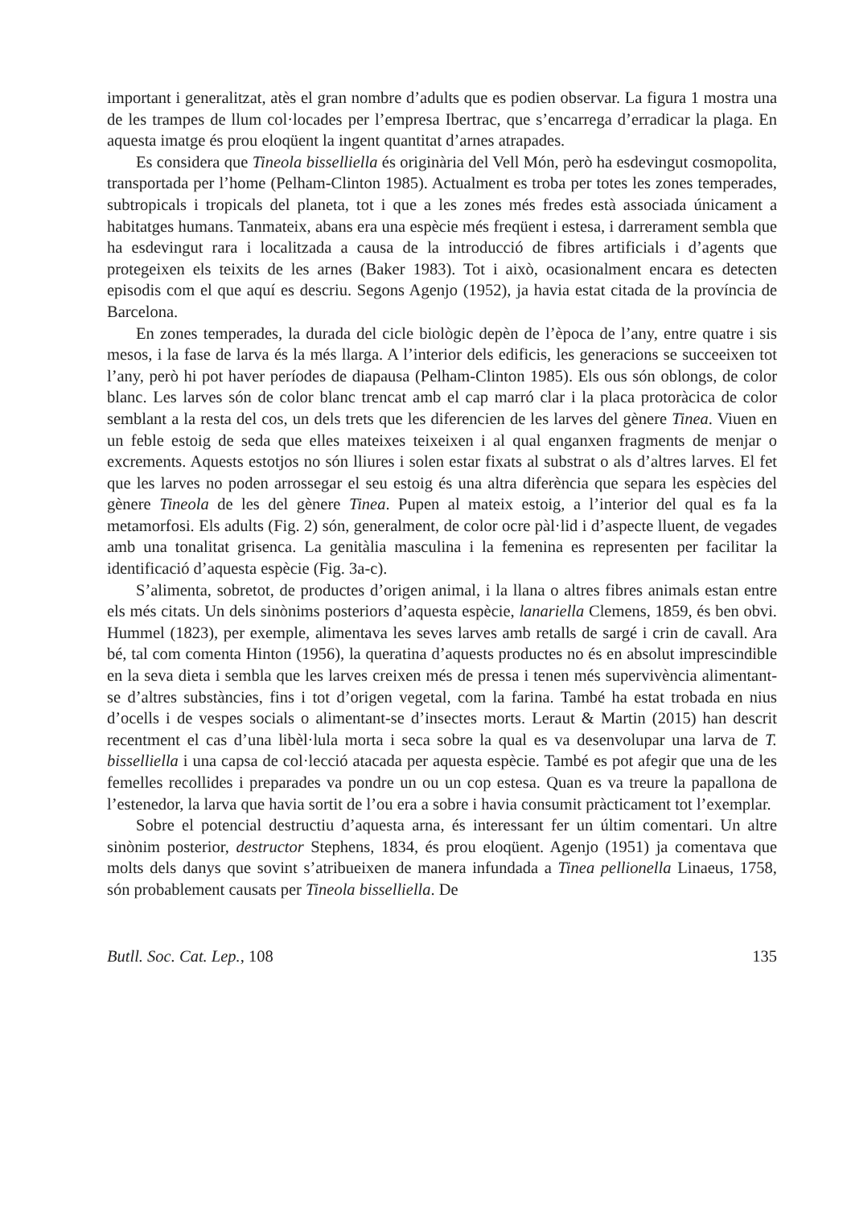important i generalitzat, atès el gran nombre d’adults que es podien observar. La figura 1 mostra una de les trampes de llum col·locades per l’empresa Ibertrac, que s’encarrega d’erradicar la plaga. En aquesta imatge és prou eloqüent la ingent quantitat d’arnes atrapades.
Es considera que Tineola bisselliella és originària del Vell Món, però ha esdevingut cosmopolita, transportada per l’home (Pelham-Clinton 1985). Actualment es troba per totes les zones temperades, subtropicals i tropicals del planeta, tot i que a les zones més fredes està associada únicament a habitatges humans. Tanmateix, abans era una espècie més freqüent i estesa, i darrerament sembla que ha esdevingut rara i localitzada a causa de la introducció de fibres artificials i d’agents que protegeixen els teixits de les arnes (Baker 1983). Tot i això, ocasionalment encara es detecten episodis com el que aquí es descriu. Segons Agenjo (1952), ja havia estat citada de la província de Barcelona.
En zones temperades, la durada del cicle biològic depèn de l’època de l’any, entre quatre i sis mesos, i la fase de larva és la més llarga. A l’interior dels edificis, les generacions se succeeixen tot l’any, però hi pot haver períodes de diapausa (Pelham-Clinton 1985). Els ous són oblongs, de color blanc. Les larves són de color blanc trencat amb el cap marró clar i la placa protoràcica de color semblant a la resta del cos, un dels trets que les diferencien de les larves del gènere Tinea. Viuen en un feble estoig de seda que elles mateixes teixeixen i al qual enganxen fragments de menjar o excrements. Aquests estotjos no són lliures i solen estar fixats al substrat o als d’altres larves. El fet que les larves no poden arrossegar el seu estoig és una altra diferència que separa les espècies del gènere Tineola de les del gènere Tinea. Pupen al mateix estoig, a l’interior del qual es fa la metamorfosi. Els adults (Fig. 2) són, generalment, de color ocre pàl·lid i d’aspecte lluent, de vegades amb una tonalitat grisenca. La genitàlia masculina i la femenina es representen per facilitar la identificació d’aquesta espècie (Fig. 3a-c).
S’alimenta, sobretot, de productes d’origen animal, i la llana o altres fibres animals estan entre els més citats. Un dels sinònims posteriors d’aquesta espècie, lanariella Clemens, 1859, és ben obvi. Hummel (1823), per exemple, alimentava les seves larves amb retalls de sargé i crin de cavall. Ara bé, tal com comenta Hinton (1956), la queratina d’aquests productes no és en absolut imprescindible en la seva dieta i sembla que les larves creixen més de pressa i tenen més supervivència alimentant-se d’altres substàncies, fins i tot d’origen vegetal, com la farina. També ha estat trobada en nius d’ocells i de vespes socials o alimentant-se d’insectes morts. Leraut & Martin (2015) han descrit recentment el cas d’una libèl·lula morta i seca sobre la qual es va desenvolupar una larva de T. bisselliella i una capsa de col·lecció atacada per aquesta espècie. També es pot afegir que una de les femelles recollides i preparades va pondre un ou un cop estesa. Quan es va treure la papallona de l’estenedor, la larva que havia sortit de l’ou era a sobre i havia consumit pràcticament tot l’exemplar.
Sobre el potencial destructiu d’aquesta arna, és interessant fer un últim comentari. Un altre sinònim posterior, destructor Stephens, 1834, és prou eloqüent. Agenjo (1951) ja comentava que molts dels danys que sovint s’atribueixen de manera infundada a Tinea pellionella Linaeus, 1758, són probablement causats per Tineola bisselliella. De
Butll. Soc. Cat. Lep., 108 135